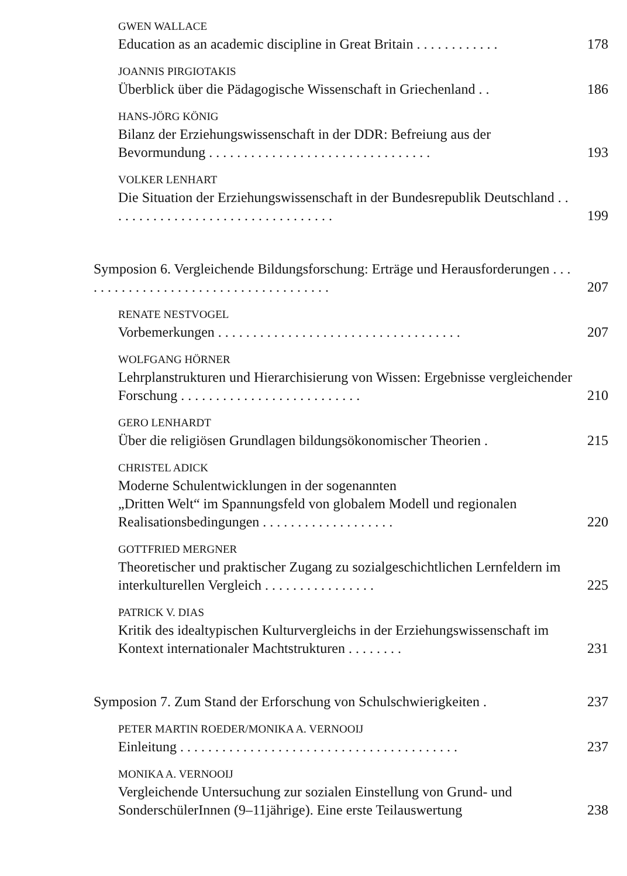GWEN WALLACE
Education as an academic discipline in Great Britain . . . . . . . . . . . .
178
JOANNIS PIRGIOTAKIS
Überblick über die Pädagogische Wissenschaft in Griechenland . .
186
HANS-JÖRG KÖNIG
Bilanz der Erziehungswissenschaft in der DDR: Befreiung aus der Bevormundung . . . . . . . . . . . . . . . . . . . . . . . . . . . . . . . .
193
VOLKER LENHART
Die Situation der Erziehungswissenschaft in der Bundesrepublik Deutschland . . . . . . . . . . . . . . . . . . . . . . . . . . . . . . . . .
199
Symposion 6. Vergleichende Bildungsforschung: Erträge und Herausforderungen . . . . . . . . . . . . . . . . . . . . . . . . . . . . . . . . . . . . .
207
RENATE NESTVOGEL
Vorbemerkungen . . . . . . . . . . . . . . . . . . . . . . . . . . . . . . . . . . .
207
WOLFGANG HÖRNER
Lehrplanstrukturen und Hierarchisierung von Wissen: Ergebnisse vergleichender Forschung . . . . . . . . . . . . . . . . . . . . . . . . . .
210
GERO LENHARDT
Über die religiösen Grundlagen bildungsökonomischer Theorien .
215
CHRISTEL ADICK
Moderne Schulentwicklungen in der sogenannten
„Dritten Welt“ im Spannungsfeld von globalem Modell und regionalen Realisationsbedingungen . . . . . . . . . . . . . . . . . . .
220
GOTTFRIED MERGNER
Theoretischer und praktischer Zugang zu sozialgeschichtlichen Lernfeldern im interkulturellen Vergleich . . . . . . . . . . . . . . . .
225
PATRICK V. DIAS
Kritik des idealtypischen Kulturvergleichs in der Erziehungswissenschaft im Kontext internationaler Machtstrukturen . . . . . . . .
231
Symposion 7. Zum Stand der Erforschung von Schulschwierigkeiten .
237
PETER MARTIN ROEDER/MONIKA A. VERNOOIJ
Einleitung . . . . . . . . . . . . . . . . . . . . . . . . . . . . . . . . . . . . . . . .
237
MONIKA A. VERNOOIJ
Vergleichende Untersuchung zur sozialen Einstellung von Grund- und SonderschülerInnen (9–11jährige). Eine erste Teilauswertung
238